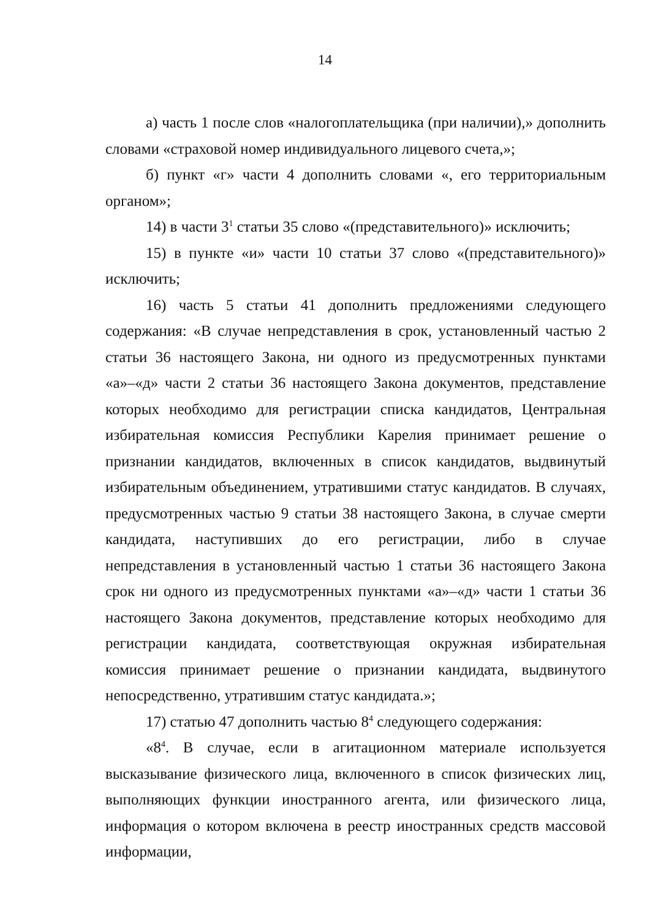14
а) часть 1 после слов «налогоплательщика (при наличии),» дополнить словами «страховой номер индивидуального лицевого счета,»;
б) пункт «г» части 4 дополнить словами «, его территориальным органом»;
14) в части 3<sup>1</sup> статьи 35 слово «(представительного)» исключить;
15) в пункте «и» части 10 статьи 37 слово «(представительного)» исключить;
16) часть 5 статьи 41 дополнить предложениями следующего содержания: «В случае непредставления в срок, установленный частью 2 статьи 36 настоящего Закона, ни одного из предусмотренных пунктами «а»–«д» части 2 статьи 36 настоящего Закона документов, представление которых необходимо для регистрации списка кандидатов, Центральная избирательная комиссия Республики Карелия принимает решение о признании кандидатов, включенных в список кандидатов, выдвинутый избирательным объединением, утратившими статус кандидатов. В случаях, предусмотренных частью 9 статьи 38 настоящего Закона, в случае смерти кандидата, наступивших до его регистрации, либо в случае непредставления в установленный частью 1 статьи 36 настоящего Закона срок ни одного из предусмотренных пунктами «а»–«д» части 1 статьи 36 настоящего Закона документов, представление которых необходимо для регистрации кандидата, соответствующая окружная избирательная комиссия принимает решение о признании кандидата, выдвинутого непосредственно, утратившим статус кандидата.»;
17) статью 47 дополнить частью 8<sup>4</sup> следующего содержания:
«8<sup>4</sup>. В случае, если в агитационном материале используется высказывание физического лица, включенного в список физических лиц, выполняющих функции иностранного агента, или физического лица, информация о котором включена в реестр иностранных средств массовой информации,